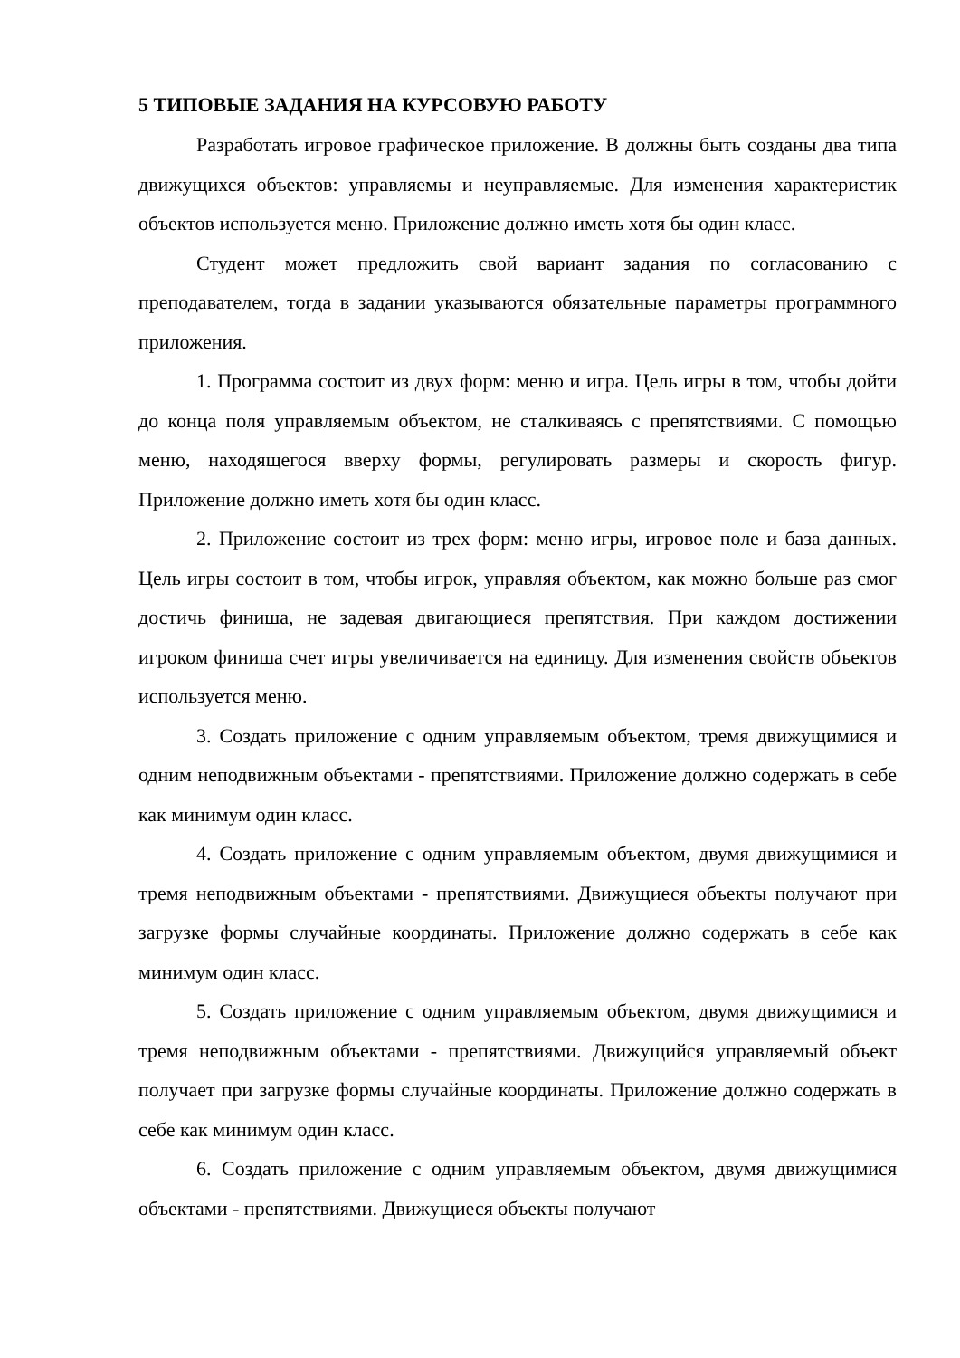5 ТИПОВЫЕ ЗАДАНИЯ НА КУРСОВУЮ РАБОТУ
Разработать игровое графическое приложение. В должны быть созданы два типа движущихся объектов: управляемы и неуправляемые. Для изменения характеристик объектов используется меню. Приложение должно иметь хотя бы один класс.
Студент может предложить свой вариант задания по согласованию с преподавателем, тогда в задании указываются обязательные параметры программного приложения.
1. Программа состоит из двух форм: меню и игра. Цель игры в том, чтобы дойти до конца поля управляемым объектом, не сталкиваясь с препятствиями. С помощью меню, находящегося вверху формы, регулировать размеры и скорость фигур. Приложение должно иметь хотя бы один класс.
2. Приложение состоит из трех форм: меню игры, игровое поле и база данных. Цель игры состоит в том, чтобы игрок, управляя объектом, как можно больше раз смог достичь финиша, не задевая двигающиеся препятствия. При каждом достижении игроком финиша счет игры увеличивается на единицу. Для изменения свойств объектов используется меню.
3. Создать приложение с одним управляемым объектом, тремя движущимися и одним неподвижным объектами - препятствиями. Приложение должно содержать в себе как минимум один класс.
4. Создать приложение с одним управляемым объектом, двумя движущимися и тремя неподвижным объектами - препятствиями. Движущиеся объекты получают при загрузке формы случайные координаты. Приложение должно содержать в себе как минимум один класс.
5. Создать приложение с одним управляемым объектом, двумя движущимися и тремя неподвижным объектами - препятствиями. Движущийся управляемый объект получает при загрузке формы случайные координаты. Приложение должно содержать в себе как минимум один класс.
6. Создать приложение с одним управляемым объектом, двумя движущимися объектами - препятствиями. Движущиеся объекты получают